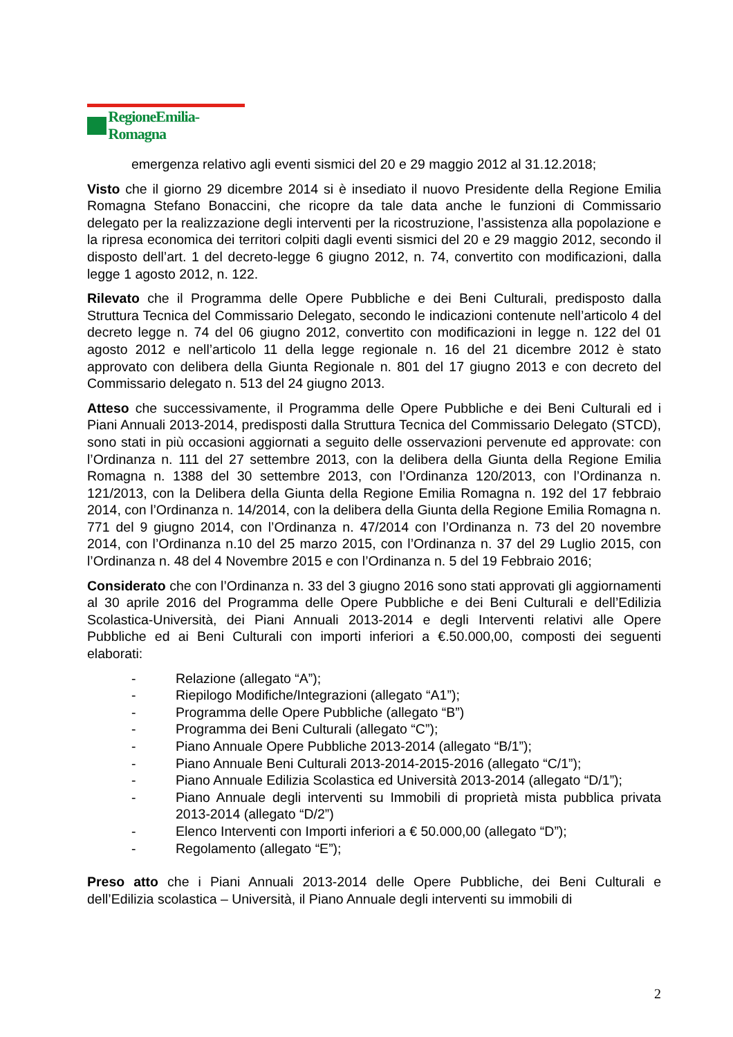RegioneEmilia-Romagna
emergenza relativo agli eventi sismici del 20 e 29 maggio 2012 al 31.12.2018;
Visto che il giorno 29 dicembre 2014 si è insediato il nuovo Presidente della Regione Emilia Romagna Stefano Bonaccini, che ricopre da tale data anche le funzioni di Commissario delegato per la realizzazione degli interventi per la ricostruzione, l’assistenza alla popolazione e la ripresa economica dei territori colpiti dagli eventi sismici del 20 e 29 maggio 2012, secondo il disposto dell’art. 1 del decreto-legge 6 giugno 2012, n. 74, convertito con modificazioni, dalla legge 1 agosto 2012, n. 122.
Rilevato che il Programma delle Opere Pubbliche e dei Beni Culturali, predisposto dalla Struttura Tecnica del Commissario Delegato, secondo le indicazioni contenute nell’articolo 4 del decreto legge n. 74 del 06 giugno 2012, convertito con modificazioni in legge n. 122 del 01 agosto 2012 e nell’articolo 11 della legge regionale n. 16 del 21 dicembre 2012 è stato approvato con delibera della Giunta Regionale n. 801 del 17 giugno 2013 e con decreto del Commissario delegato n. 513 del 24 giugno 2013.
Atteso che successivamente, il Programma delle Opere Pubbliche e dei Beni Culturali ed i Piani Annuali 2013-2014, predisposti dalla Struttura Tecnica del Commissario Delegato (STCD), sono stati in più occasioni aggiornati a seguito delle osservazioni pervenute ed approvate: con l’Ordinanza n. 111 del 27 settembre 2013, con la delibera della Giunta della Regione Emilia Romagna n. 1388 del 30 settembre 2013, con l’Ordinanza 120/2013, con l’Ordinanza n. 121/2013, con la Delibera della Giunta della Regione Emilia Romagna n. 192 del 17 febbraio 2014, con l’Ordinanza n. 14/2014, con la delibera della Giunta della Regione Emilia Romagna n. 771 del 9 giugno 2014, con l’Ordinanza n. 47/2014 con l’Ordinanza n. 73 del 20 novembre 2014, con l’Ordinanza n.10 del 25 marzo 2015, con l’Ordinanza n. 37 del 29 Luglio 2015, con l’Ordinanza n. 48 del 4 Novembre 2015 e con l’Ordinanza n. 5 del 19 Febbraio 2016;
Considerato che con l’Ordinanza n. 33 del 3 giugno 2016 sono stati approvati gli aggiornamenti al 30 aprile 2016 del Programma delle Opere Pubbliche e dei Beni Culturali e dell’Edilizia Scolastica-Università, dei Piani Annuali 2013-2014 e degli Interventi relativi alle Opere Pubbliche ed ai Beni Culturali con importi inferiori a €.50.000,00, composti dei seguenti elaborati:
- Relazione (allegato “A”);
- Riepilogo Modifiche/Integrazioni (allegato “A1”);
- Programma delle Opere Pubbliche (allegato “B”)
- Programma dei Beni Culturali (allegato “C”);
- Piano Annuale Opere Pubbliche 2013-2014 (allegato “B/1”);
- Piano Annuale Beni Culturali 2013-2014-2015-2016 (allegato “C/1”);
- Piano Annuale Edilizia Scolastica ed Università 2013-2014 (allegato “D/1”);
- Piano Annuale degli interventi su Immobili di proprietà mista pubblica privata 2013-2014 (allegato “D/2”)
- Elenco Interventi con Importi inferiori a € 50.000,00 (allegato “D”);
- Regolamento (allegato “E”);
Preso atto che i Piani Annuali 2013-2014 delle Opere Pubbliche, dei Beni Culturali e dell’Edilizia scolastica – Università, il Piano Annuale degli interventi su immobili di
2